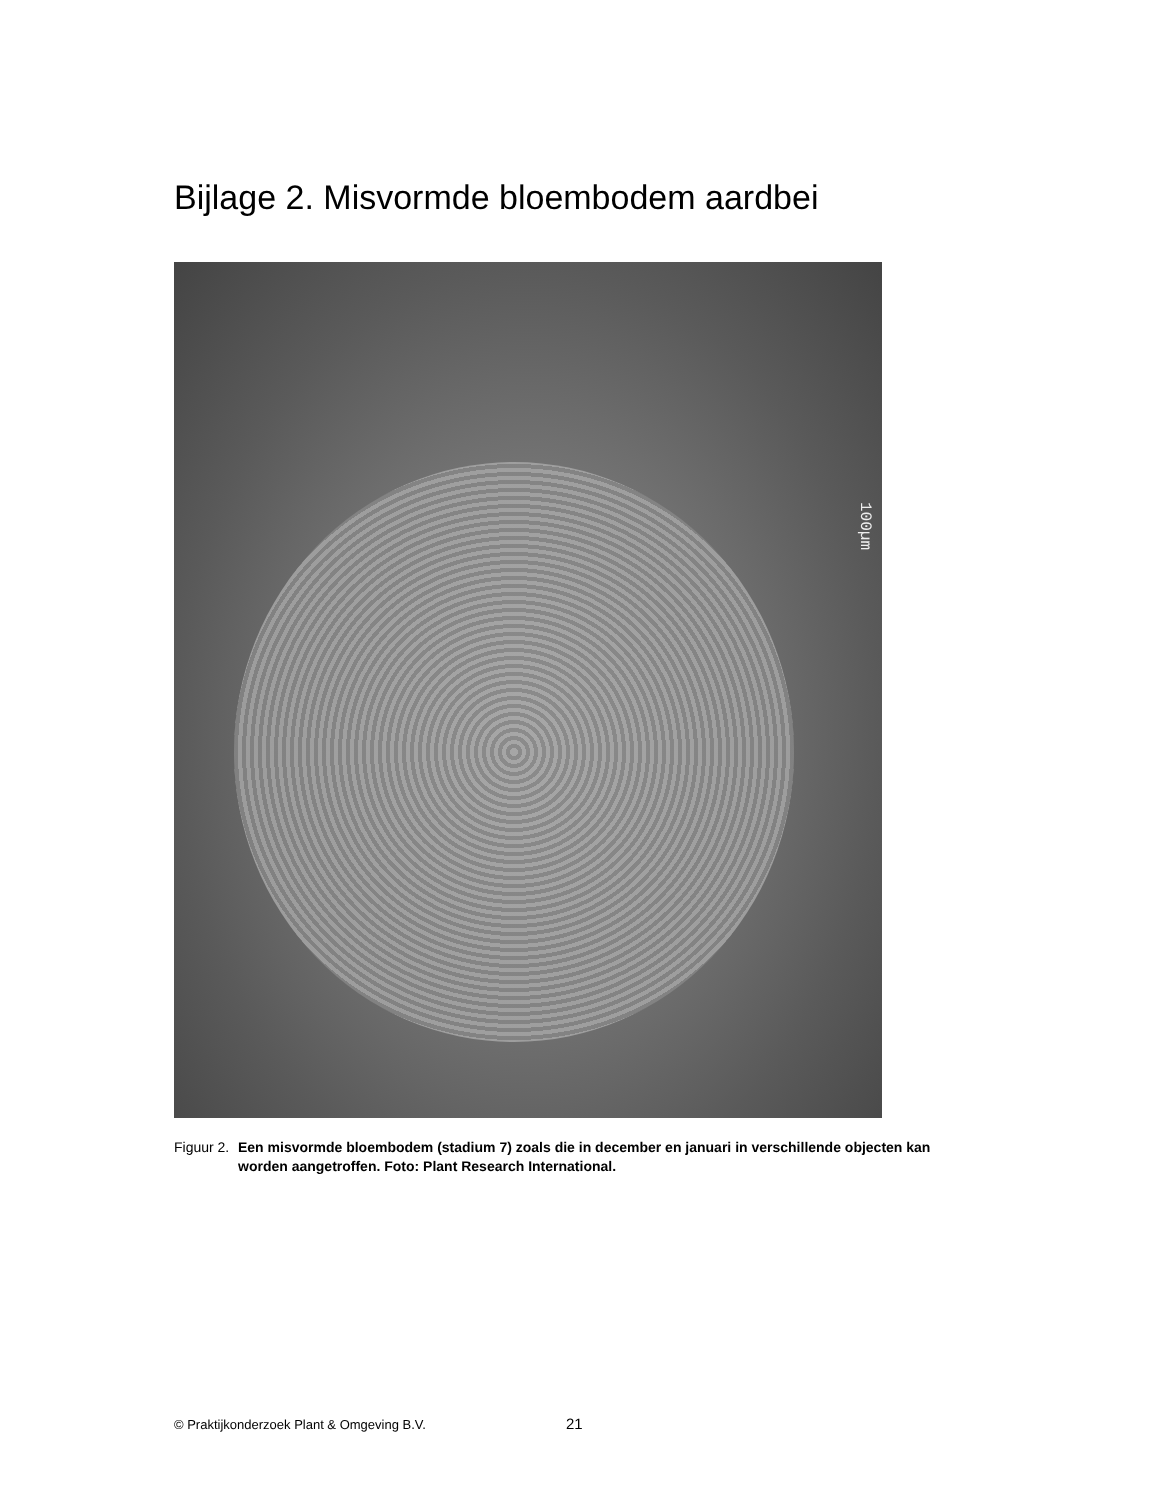Bijlage 2. Misvormde bloembodem aardbei
100µm
Figuur 2. Een misvormde bloembodem (stadium 7) zoals die in december en januari in verschillende objecten kan worden aangetroffen. Foto: Plant Research International.
© Praktijkonderzoek Plant & Omgeving B.V.
21